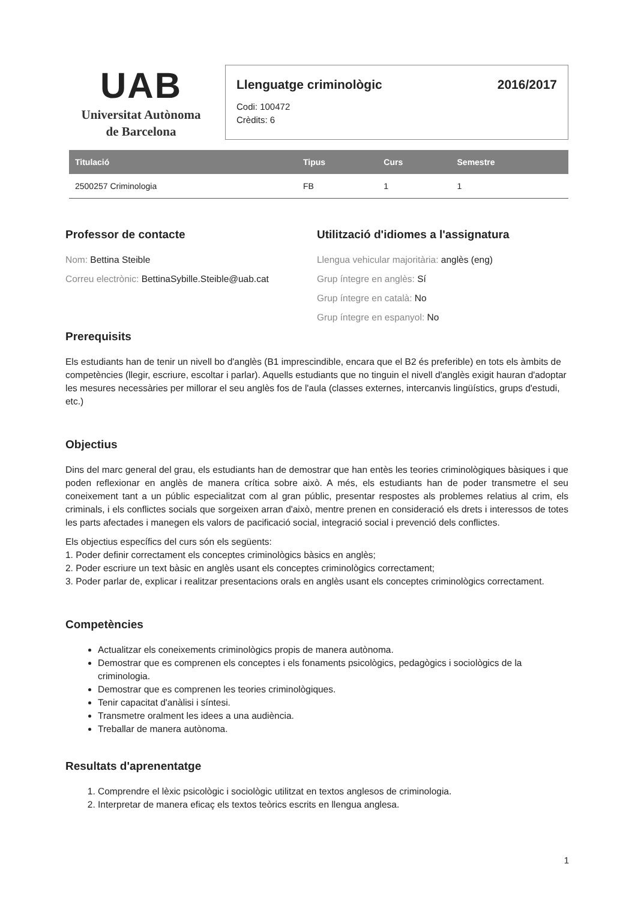UAB
Universitat Autònoma
de Barcelona
Llenguatge criminològic 2016/2017
Codi: 100472
Crèdits: 6
| Titulació | Tipus | Curs | Semestre |
| --- | --- | --- | --- |
| 2500257 Criminologia | FB | 1 | 1 |
Professor de contacte
Nom: Bettina Steible
Correu electrònic: BettinaSybille.Steible@uab.cat
Utilització d'idiomes a l'assignatura
Llengua vehicular majoritària: anglès (eng)
Grup íntegre en anglès: Sí
Grup íntegre en català: No
Grup íntegre en espanyol: No
Prerequisits
Els estudiants han de tenir un nivell bo d'anglès (B1 imprescindible, encara que el B2 és preferible) en tots els àmbits de competències (llegir, escriure, escoltar i parlar). Aquells estudiants que no tinguin el nivell d'anglès exigit hauran d'adoptar les mesures necessàries per millorar el seu anglès fos de l'aula (classes externes, intercanvis lingüístics, grups d'estudi, etc.)
Objectius
Dins del marc general del grau, els estudiants han de demostrar que han entès les teories criminològiques bàsiques i que poden reflexionar en anglès de manera crítica sobre això. A més, els estudiants han de poder transmetre el seu coneixement tant a un públic especialitzat com al gran públic, presentar respostes als problemes relatius al crim, els criminals, i els conflictes socials que sorgeixen arran d'això, mentre prenen en consideració els drets i interessos de totes les parts afectades i manegen els valors de pacificació social, integració social i prevenció dels conflictes.
Els objectius específics del curs són els següents:
1. Poder definir correctament els conceptes criminològics bàsics en anglès;
2. Poder escriure un text bàsic en anglès usant els conceptes criminològics correctament;
3. Poder parlar de, explicar i realitzar presentacions orals en anglès usant els conceptes criminològics correctament.
Competències
Actualitzar els coneixements criminològics propis de manera autònoma.
Demostrar que es comprenen els conceptes i els fonaments psicològics, pedagògics i sociològics de la criminologia.
Demostrar que es comprenen les teories criminològiques.
Tenir capacitat d'anàlisi i síntesi.
Transmetre oralment les idees a una audiència.
Treballar de manera autònoma.
Resultats d'aprenentatge
1. Comprendre el lèxic psicològic i sociològic utilitzat en textos anglesos de criminologia.
2. Interpretar de manera eficaç els textos teòrics escrits en llengua anglesa.
1